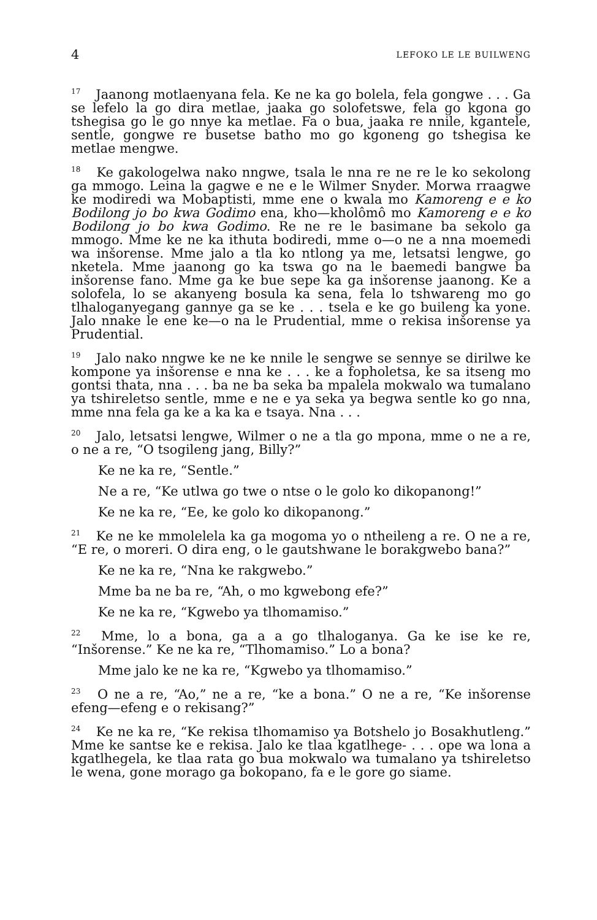4 LEFOKO LE LE BUILWENG
<sup>17</sup> Jaanong motlaenyana fela. Ke ne ka go bolela, fela gongwe . . . Ga se lefelo la go dira metlae, jaaka go solofetswe, fela go kgona go tshegisa go le go nnye ka metlae. Fa o bua, jaaka re nnile, kgantele, sentle, gongwe re busetse batho mo go kgoneng go tshegisa ke metlae mengwe.
<sup>18</sup> Ke gakologelwa nako nngwe, tsala le nna re ne re le ko sekolong ga mmogo. Leina la gagwe e ne e le Wilmer Snyder. Morwa rraagwe ke modiredi wa Mobaptisti, mme ene o kwala mo Kamoreng e e ko Bodilong jo bo kwa Godimo ena, kho—kholômô mo Kamoreng e e ko Bodilong jo bo kwa Godimo. Re ne re le basimane ba sekolo ga mmogo. Mme ke ne ka ithuta bodiredi, mme o—o ne a nna moemedi wa inšorense. Mme jalo a tla ko ntlong ya me, letsatsi lengwe, go nketela. Mme jaanong go ka tswa go na le baemedi bangwe ba inšorense fano. Mme ga ke bue sepe ka ga inšorense jaanong. Ke a solofela, lo se akanyeng bosula ka sena, fela lo tshwareng mo go tlhaloganyegang gannye ga se ke . . . tsela e ke go buileng ka yone. Jalo nnake le ene ke—o na le Prudential, mme o rekisa inšorense ya Prudential.
<sup>19</sup> Jalo nako nngwe ke ne ke nnile le sengwe se sennye se dirilwe ke kompone ya inšorense e nna ke . . . ke a fopholetsa, ke sa itseng mo gontsi thata, nna . . . ba ne ba seka ba mpalela mokwalo wa tumalano ya tshireletso sentle, mme e ne e ya seka ya begwa sentle ko go nna, mme nna fela ga ke a ka ka e tsaya. Nna . . .
<sup>20</sup> Jalo, letsatsi lengwe, Wilmer o ne a tla go mpona, mme o ne a re, o ne a re, “O tsogileng jang, Billy?”
Ke ne ka re, “Sentle.”
Ne a re, “Ke utlwa go twe o ntse o le golo ko dikopanong!”
Ke ne ka re, “Ee, ke golo ko dikopanong.”
<sup>21</sup> Ke ne ke mmolelela ka ga mogoma yo o ntheileng a re. O ne a re, “E re, o moreri. O dira eng, o le gautshwane le borakgwebo bana?”
Ke ne ka re, “Nna ke rakgwebo.”
Mme ba ne ba re, “Ah, o mo kgwebong efe?”
Ke ne ka re, “Kgwebo ya tlhomamiso.”
<sup>22</sup> Mme, lo a bona, ga a a go tlhaloganya. Ga ke ise ke re, “Inšorense.” Ke ne ka re, “Tlhomamiso.” Lo a bona?
Mme jalo ke ne ka re, “Kgwebo ya tlhomamiso.”
<sup>23</sup> O ne a re, “Ao,” ne a re, “ke a bona.” O ne a re, “Ke inšorense efeng—efeng e o rekisang?”
<sup>24</sup> Ke ne ka re, “Ke rekisa tlhomamiso ya Botshelo jo Bosakhutleng.” Mme ke santse ke e rekisa. Jalo ke tlaa kgatlhege- . . . ope wa lona a kgatlhegela, ke tlaa rata go bua mokwalo wa tumalano ya tshireletso le wena, gone morago ga bokopano, fa e le gore go siame.